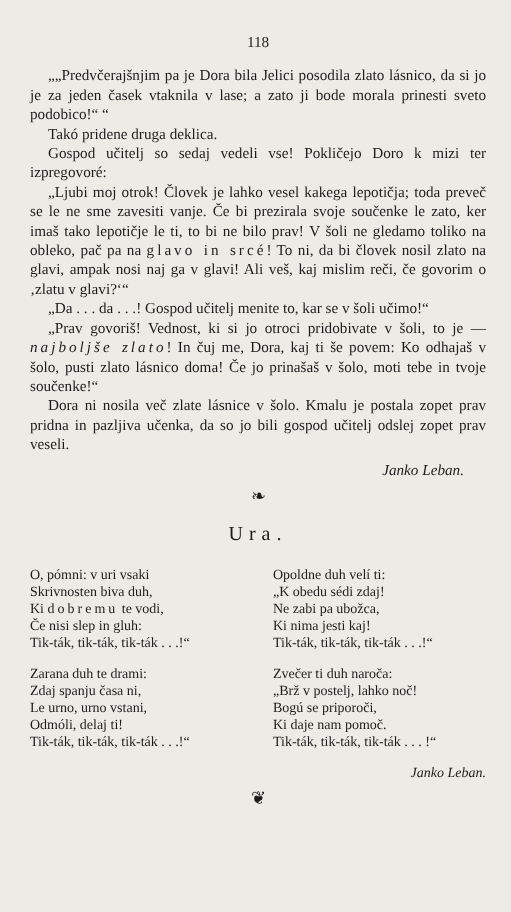118
„„Predvčerajšnjim pa je Dora bila Jelici posodila zlato lásnico, da si jo je za jeden časek vtaknila v lase; a zato ji bode morala prinesti sveto podobico!“ “
Takó pridene druga deklica.
Gospod učitelj so sedaj vedeli vse! Pokličejo Doro k mizi ter izpregovoré:
„Ljubi moj otrok! Človek je lahko vesel kakega lepotičja; toda preveč se le ne sme zavesiti vanje. Če bi prezirala svoje součenke le zato, ker imaš tako lepotičje le ti, to bi ne bilo prav! V šoli ne gledamo toliko na obleko, pač pa na glavo in srcé! To ni, da bi človek nosil zlato na glavi, ampak nosi naj ga v glavi! Ali veš, kaj mislim reči, če govorim o ‚zlatu v glavi?‘“
„Da . . . da . . .! Gospod učitelj menite to, kar se v šoli učimo!“
„Prav govoriš! Vednost, ki si jo otroci pridobivate v šoli, to je — najboljše zlato! In čuj me, Dora, kaj ti še povem: Ko odhajaš v šolo, pusti zlato lásnico doma! Če jo prinašaš v šolo, moti tebe in tvoje součenke!“
Dora ni nosila več zlate lásnice v šolo. Kmalu je postala zopet prav pridna in pazljiva učenka, da so jo bili gospod učitelj odslej zopet prav veseli.
Janko Leban.
❧
Ura.
O, pómni: v uri vsaki
Skrivnosten biva duh,
Ki dobremu te vodi,
Če nisi slep in gluh:
Tik-ták, tik-ták, tik-ták . . .!“
Zarana duh te drami:
Zdaj spanju časa ni,
Le urno, urno vstani,
Odmóli, delaj ti!
Tik-ták, tik-ták, tik-ták . . .!“
Opoldne duh velí ti:
„K obedu sédi zdaj!
Ne zabi pa ubožca,
Ki nima jesti kaj!
Tik-ták, tik-ták, tik-ták . . .!“
Zvečer ti duh naroča:
„Brž v postelj, lahko noč!
Bogú se priporoči,
Ki daje nam pomoč.
Tik-ták, tik-ták, tik-ták . . . !“
Janko Leban.
❦